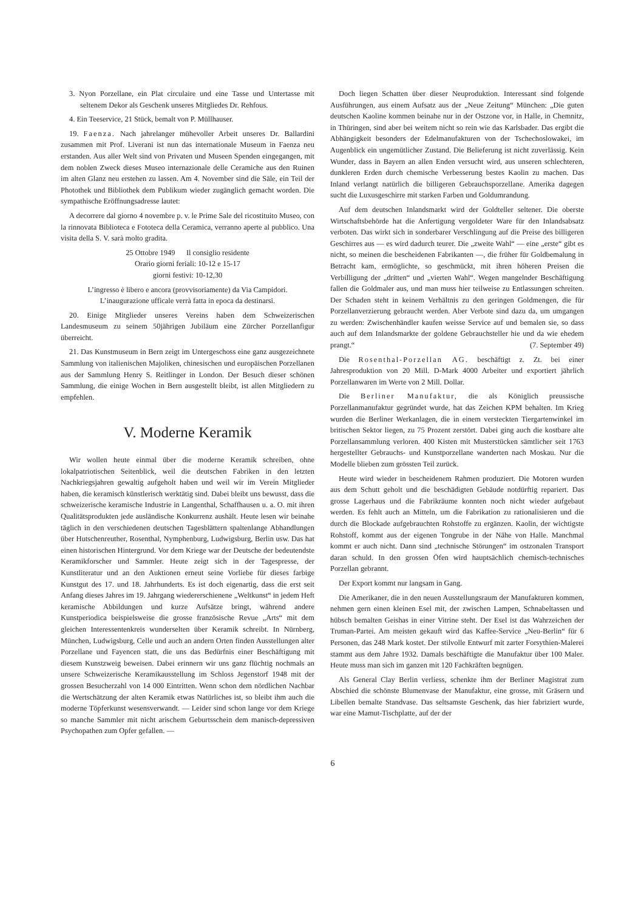3. Nyon Porzellane, ein Plat circulaire und eine Tasse und Untertasse mit seltenem Dekor als Geschenk unseres Mitgliedes Dr. Rehfous.
4. Ein Teeservice, 21 Stück, bemalt von P. Müllhauser.
19. Faenza. Nach jahrelanger mühevoller Arbeit unseres Dr. Ballardini zusammen mit Prof. Liverani ist nun das internationale Museum in Faenza neu erstanden. Aus aller Welt sind von Privaten und Museen Spenden eingegangen, mit dem noblen Zweck dieses Museo internazionale delle Ceramiche aus den Ruinen im alten Glanz neu erstehen zu lassen. Am 4. November sind die Säle, ein Teil der Photothek und Bibliothek dem Publikum wieder zugänglich gemacht worden. Die sympathische Eröffnungsadresse lautet:
A decorrere dal giorno 4 novembre p. v. le Prime Sale del ricostituito Museo, con la rinnovata Biblioteca e Fototeca della Ceramica, verranno aperte al pubblico. Una visita della S. V. sarà molto gradita.
25 Ottobre 1949 Il consiglio residente
Orario giorni feriali: 10-12 e 15-17
giorni festivi: 10-12,30
L’ingresso è libero e ancora (provvisoriamente) da Via Campidori.
L’inaugurazione ufficale verrà fatta in epoca da destinarsi.
20. Einige Mitglieder unseres Vereins haben dem Schweizerischen Landesmuseum zu seinem 50jährigen Jubiläum eine Zürcher Porzellanfigur überreicht.
21. Das Kunstmuseum in Bern zeigt im Untergeschoss eine ganz ausgezeichnete Sammlung von italienischen Majoliken, chinesischen und europäischen Porzellanen aus der Sammlung Henry S. Reitlinger in London. Der Besuch dieser schönen Sammlung, die einige Wochen in Bern ausgestellt bleibt, ist allen Mitgliedern zu empfehlen.
V. Moderne Keramik
Wir wollen heute einmal über die moderne Keramik schreiben, ohne lokalpatriotischen Seitenblick, weil die deutschen Fabriken in den letzten Nachkriegsjahren gewaltig aufgeholt haben und weil wir im Verein Mitglieder haben, die keramisch künstlerisch werktätig sind. Dabei bleibt uns bewusst, dass die schweizerische keramische Industrie in Langenthal, Schaffhausen u. a. O. mit ihren Qualitätsprodukten jede ausländische Konkurrenz aushält. Heute lesen wir beinahe täglich in den verschiedenen deutschen Tagesblättern spaltenlange Abhandlungen über Hutschenreuther, Rosenthal, Nymphenburg, Ludwigsburg, Berlin usw. Das hat einen historischen Hintergrund. Vor dem Kriege war der Deutsche der bedeutendste Keramikforscher und Sammler. Heute zeigt sich in der Tagespresse, der Kunstliteratur und an den Auktionen erneut seine Vorliebe für dieses farbige Kunstgut des 17. und 18. Jahrhunderts. Es ist doch eigenartig, dass die erst seit Anfang dieses Jahres im 19. Jahrgang wiedererschienene „Weltkunst“ in jedem Heft keramische Abbildungen und kurze Aufsätze bringt, während andere Kunstperiodica beispielsweise die grosse französische Revue „Arts“ mit dem gleichen Interessentenkreis wunderselten über Keramik schreibt. In Nürnberg, München, Ludwigsburg, Celle und auch an andern Orten finden Ausstellungen alter Porzellane und Fayencen statt, die uns das Bedürfnis einer Beschäftigung mit diesem Kunstzweig beweisen. Dabei erinnern wir uns ganz flüchtig nochmals an unsere Schweizerische Keramikausstellung im Schloss Jegenstorf 1948 mit der grossen Besucherzahl von 14 000 Eintritten. Wenn schon dem nördlichen Nachbar die Wertschätzung der alten Keramik etwas Natürliches ist, so bleibt ihm auch die moderne Töpferkunst wesensverwandt. — Leider sind schon lange vor dem Kriege so manche Sammler mit nicht arischem Geburtsschein dem manisch-depressiven Psychopathen zum Opfer gefallen. —
Doch liegen Schatten über dieser Neuproduktion. Interessant sind folgende Ausführungen, aus einem Aufsatz aus der „Neue Zeitung“ München: „Die guten deutschen Kaoline kommen beinahe nur in der Ostzone vor, in Halle, in Chemnitz, in Thüringen, sind aber bei weitem nicht so rein wie das Karlsbader. Das ergibt die Abhängigkeit besonders der Edelmanufakturen von der Tschechoslowakei, im Augenblick ein ungemütlicher Zustand. Die Belieferung ist nicht zuverlässig. Kein Wunder, dass in Bayern an allen Enden versucht wird, aus unseren schlechteren, dunkleren Erden durch chemische Verbesserung bestes Kaolin zu machen. Das Inland verlangt natürlich die billigeren Gebrauchsporzellane. Amerika dagegen sucht die Luxusgeschirre mit starken Farben und Goldumrandung.
Auf dem deutschen Inlandsmarkt wird der Goldteller seltener. Die oberste Wirtschaftsbehörde hat die Anfertigung vergoldeter Ware für den Inlandsabsatz verboten. Das wirkt sich in sonderbarer Verschlingung auf die Preise des billigeren Geschirres aus — es wird dadurch teurer. Die „zweite Wahl“ — eine „erste“ gibt es nicht, so meinen die bescheidenen Fabrikanten —, die früher für Goldbemalung in Betracht kam, ermöglichte, so geschmückt, mit ihren höheren Preisen die Verbilligung der „dritten“ und „vierten Wahl“. Wegen mangelnder Beschäftigung fallen die Goldmaler aus, und man muss hier teilweise zu Entlassungen schreiten. Der Schaden steht in keinem Verhältnis zu den geringen Goldmengen, die für Porzellanverzierung gebraucht werden. Aber Verbote sind dazu da, um umgangen zu werden: Zwischenhändler kaufen weisse Service auf und bemalen sie, so dass auch auf dem Inlandsmarkte der goldene Gebrauchsteller hie und da wie ehedem prangt.“ (7. September 49)
Die Rosenthal-Porzellan AG. beschäftigt z. Zt. bei einer Jahresproduktion von 20 Mill. D-Mark 4000 Arbeiter und exportiert jährlich Porzellanwaren im Werte von 2 Mill. Dollar.
Die Berliner Manufaktur, die als Königlich preussische Porzellanmanufaktur gegründet wurde, hat das Zeichen KPM behalten. Im Krieg wurden die Berliner Werkanlagen, die in einem versteckten Tiergartenwinkel im britischen Sektor liegen, zu 75 Prozent zerstört. Dabei ging auch die kostbare alte Porzellansammlung verloren. 400 Kisten mit Musterstücken sämtlicher seit 1763 hergestellter Gebrauchs- und Kunstporzellane wanderten nach Moskau. Nur die Modelle blieben zum grössten Teil zurück.
Heute wird wieder in bescheidenem Rahmen produziert. Die Motoren wurden aus dem Schutt geholt und die beschädigten Gebäude notdürftig repariert. Das grosse Lagerhaus und die Fabrikräume konnten noch nicht wieder aufgebaut werden. Es fehlt auch an Mitteln, um die Fabrikation zu rationalisieren und die durch die Blockade aufgebrauchten Rohstoffe zu ergänzen. Kaolin, der wichtigste Rohstoff, kommt aus der eigenen Tongrube in der Nähe von Halle. Manchmal kommt er auch nicht. Dann sind „technische Störungen“ im ostzonalen Transport daran schuld. In den grossen Öfen wird hauptsächlich chemisch-technisches Porzellan gebrannt.
Der Export kommt nur langsam in Gang.
Die Amerikaner, die in den neuen Ausstellungsraum der Manufakturen kommen, nehmen gern einen kleinen Esel mit, der zwischen Lampen, Schnabeltassen und hübsch bemalten Geishas in einer Vitrine steht. Der Esel ist das Wahrzeichen der Truman-Partei. Am meisten gekauft wird das Kaffee-Service „Neu-Berlin“ für 6 Personen, das 248 Mark kostet. Der stilvolle Entwurf mit zarter Forsythien-Malerei stammt aus dem Jahre 1932. Damals beschäftigte die Manufaktur über 100 Maler. Heute muss man sich im ganzen mit 120 Fachkräften begnügen.
Als General Clay Berlin verliess, schenkte ihm der Berliner Magistrat zum Abschied die schönste Blumenvase der Manufaktur, eine grosse, mit Gräsern und Libellen bemalte Standvase. Das seltsamste Geschenk, das hier fabriziert wurde, war eine Mamut-Tischplatte, auf der der
6